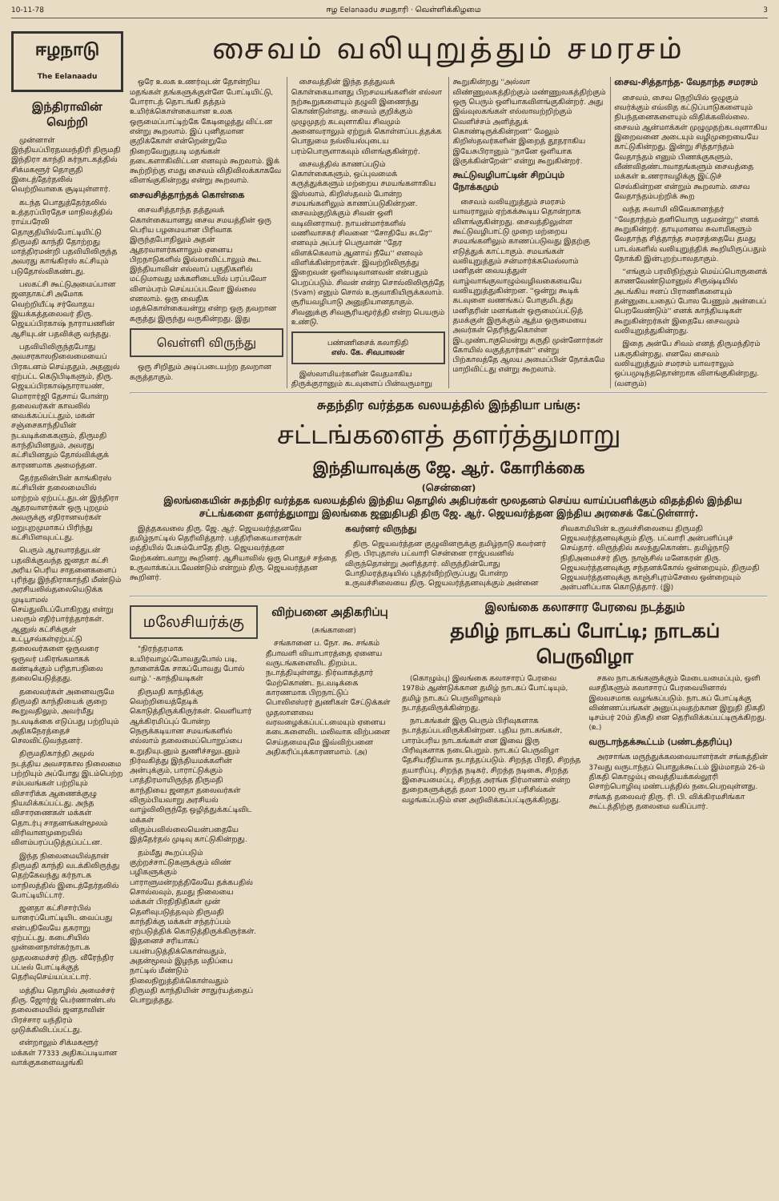10-11-78 ஈழ Eelanaadu சமதாரி · வெள்ளிக்கிழமை 3
ஈழநாடு
The Eelanaadu
இந்திராவின் வெற்றி
முன்னாள் இந்தியப்பிரதமமந்திரி திருமதி இந்திரா காந்தி கர்நாடகத்தில் சிக்மகளூர் தொகுதி இடைத்தேர்தலில் வெற்றிவாகை சூடியுள்ளார்.
கடந்த பொதுத்தேர்தலில் உத்தரப்பிரதேச மாநிலத்தில் ராய்பரேலி தொகுதியில்போட்டியிட்டு திருமதி காந்தி தோற்றது மாத்திரமன்றி பதவியிலிருந்த அவரது காங்கிரஸ் கட்சியும் படுதோல்விகண்டது.
பலகட்சி கூட்டுஅமைப்பான ஜனதாகட்சி அமோக வெற்றியீட்டி சர்வோதய இயக்கத்தலைவர் திரு. ஜெயப்பிரகாஷ் நாராயணின் ஆசியுடன் பதவிக்கு வந்தது.
பதவியிலிருந்தபோது அவசரகாலநிலைமையைப் பிரகடனம் செய்ததும், அதனுல் ஏற்பட்ட கெடுபிடிகளும், திரு. ஜெயப்பிரகாஷ்நாராயண், மொரார்ஜி தேசாய் போன்ற தலைவர்கள் காவலில் வைக்கப்பட்டதும், மகன் சஞ்சைகாந்தியின் நடவடிக்கைகளும், திருமதி காந்தியினதும், அவரது கட்சியினதும் தோல்விக்குக் காரணமாக அமைந்தன.
தேர்தலின்பின் காங்கிரஸ் கட்சியின் தலைமையில் மாற்றம் ஏற்பட்டதுடன் இந்திரா ஆதரவாளர்கள் ஒரு புறமும் அவருக்கு எதிரானவர்கள் மறுபுறமுமாகப் பிரிந்து கட்சிபிளவுபட்டது.
பெரும் ஆரவாரத்துடன் பதவிக்குவந்த ஜனதா கட்சி அரிய பெரிய சாதனைகளைப் புரிந்து இந்திராகாந்தி மீண்டும் அரசியலில்தலையெடுக்க முடியாமல் செய்துவிடப்போகிறது என்று பலரும் எதிர்பார்த்தார்கள். ஆனுல் கட்சிக்குள் உட்பூசல்கள்ஏற்பட்டு தலைவர்களை ஒருவரை ஒருவர் பகிரங்கமாகக் கண்டிக்கும் பரிதாபநிலை தலையெடுத்தது.
தலைவர்கள் அனைவருமே திருமதி காந்தியைக் குறை கூறுவதிலும், அவர்மீது நடவடிக்கை எடுப்பது பற்றியும் அதிகநேரத்தைச் செலவிட்டுவந்தனர்.
திருமதிகாந்தி அமுல் நடத்திய அவசரகால நிலைமை பற்றியும் அப்போது இடம்பெற்ற சம்பவங்கள் பற்றியும் விசாரிக்க ஆணைக்குழு நியமிக்கப்பட்டது. அந்த விசாரணைகள் மக்கள் தொடர்பு சாதனங்கள்மூலம் விரிவானமுறையில் விளம்பரப்படுத்தப்பட்டன.
இந்த நிலைமையில்தான் திருமதி காந்தி வடக்கிலிருந்து தெற்கேவந்து கர்நாடக மாநிலத்தில் இடைத்தேர்தலில் போட்டியிட்டார்.
ஜனதா கட்சிசார்பில் யாரைப்போட்டியிட வைப்பது என்பதிலேயே தகராறு ஏற்பட்டது. கடைசியில் முன்னைநாள்கர்நாடக முதலமைச்சர் திரு. வீரேந்திர பட்டீல் போட்டிக்குத் தெரிவுசெய்யப்பட்டார்.
மத்திய தொழில் அமைச்சர் திரு. ஜோர்ஜ் பெர்ணாண்டஸ் தலைமையில் ஜனதாவின் பிரச்சார யந்திரம் முடுக்கிவிடப்பட்டது.
என்றாலும் சிக்மகளூர் மக்கள் 77333 அதிகப்படியான வாக்குகளைவழங்கி
சைவம் வலியுறுத்தும் சமரசம்
ஒரே உலக உணர்வுடன் தோன்றிய மதங்கள் தங்களுக்குள்ளே போட்டியிட்டு, போராடத் தொடங்கி தத்தம் உயிர்க்கொள்கையான உலக ஒருமைப்பாட்டிற்கே கேடிழைத்து விட்டன என்று கூறலாம். இப் புனிதமான குறிக்கோள் என்றென்றுமே நிறைவேறுதபடி மதங்கள் தடைகளாகிவிட்டன எனவும் கூறலாம். இக் கூற்றிற்கு எமது சைவம் விதிவிலக்காகவே விளங்குகின்றது என்று கூறலாம்.
சைவசித்தாந்தக் கொள்கை
சைவசித்தாந்த தத்துவக் கொள்கையானது சைவ சமயத்தின் ஒரு பெரிய பழமையான பிரிவாக இருந்தபோதிலும் அதன் ஆதரவாளர்களாலும் ஏனைய பிறநாடுகளில் இல்லாவிட்டாலும் கூட இந்தியாவின் எல்லாப் பகுதிகளில் மட்டுமாவது மக்களிடையில் பரப்பவோ விளம்பரம் செய்யப்படவோ இல்லை எனலாம். ஒரு வைதிக மதக்கொள்கையன்று என்ற ஒரு தவறான கருத்து இருந்து வருகின்றது. இது
வெள்ளி விருந்து
ஒரு சிறிதும் அடிப்படையற்ற தவறான கருத்தாகும்.
சைவத்தின் இந்த தத்துவக் கொள்கையானது பிறசமயங்களின் எல்லா நற்கூறுகளையும் தழுவி இணைந்து கொண்டுள்ளது. சைவம் குறிக்கும் முழுமுதற் கடவுளாகிய சிவமும் அனைவராலும் ஏற்றுக் கொள்ளப்படத்தக்க பொதுமை நல்லியல்புடைய பரம்பொருளாகவும் விளங்குகின்றர்.
சைவத்தில் காணப்படும் கொள்கைகளும், ஒப்புவமைக் கருத்துக்களும் மற்றைய சமயங்களாகிய இஸ்லாம், கிறிஸ்தவம் போன்ற சமயங்களிலும் காணப்படுகின்றன. சைவம்குறிக்கும் சிவன் ஒளி வடிவினராவர். நாயன்மார்களில் மணிவாசகர் சிவனை ''சோதியே சுடரே'' எனவும் அப்பர் பெருமான் ''தேர விளக்கெலாம் ஆனாய் நீயே'' எனவும் விளிக்கின்றார்கள். இவற்றிலிருந்து இறைவன் ஒளிவடிவானவன் என்பதும் பெறப்படும். சிவன் என்ற சொல்லிலிருந்தே (Svam) எனும் சொல் உருவாகியிருக்கலாம். சூரியவழிபாடு அனுதியானதாகும். சிவனுக்கு சிவசூரியமூர்த்தி என்ற பெயரும் உண்டு.
பண்ணிசைக் கலாநிதி
எஸ். கே. சிவபாலன்
இஸ்லாமியர்களின் வேதமாகிய திருக்குரானும் கடவுளைப் பின்வருமாறு கூறுகின்றது ''அல்லா விண்ணுலகத்திற்கும் மண்ணுலகத்திற்கும் ஒரு பெரும் ஒளியாகவிளங்குகின்றர். அது இவ்வுலகங்கள் எல்லாவற்றிற்கும் வெளிச்சம் அளித்துக் கொண்டிருக்கின்றன'' மேலும் கிறிஸ்தவர்களின் இறைத் தூதராகிய இயேசுபிரானும் ''நானே ஒளியாக இருக்கின்றேன்'' என்று கூறுகின்றர்.
கூட்டுவழிபாட்டின் சிறப்பும் நோக்கமும்
சைவம் வலியுறுத்தும் சமரசம் யாவராலும் ஏற்கக்கூடிய தொன்றாக விளங்குகின்றது. சைவத்திலுள்ள கூட்டுவழிபாட்டு முறை மற்றைய சமயங்களிலும் காணப்படுவது இதற்கு எடுத்துக் காட்டாகும். சமயங்கள் வலியுறுத்தும் சன்மார்க்கமெல்லாம் மனிதன் வையத்துள் வாழ்வாங்குவாழும்வழிவகையையே வலியுறுத்துகின்றன. ''ஒன்று கூடிக் கடவுளை வணங்கப் போகுமிடத்து மனிதரின் மனங்கள் ஒருமைப்பட்டுத் தமக்குள் இருக்கும் ஆத்ம ஒருமையை அவர்கள் தெரிந்துகொள்ள இடமுண்டாகுமென்று கருதி முன்னோர்கள் கோயில் வகுத்தார்கள்'' என்று பிற்காலத்தே ஆலய அமைப்பின் நோக்கமே மாறிவிட்டது என்று கூறலாம்.
சைவ-சித்தாந்த- வேதாந்த சமரசம்
சைவம், சைவ நெறியில் ஒழுகும் எவர்க்கும் எவ்வித கட்டுப்பாடுகளையும் நிபந்தனைகளையும் விதிக்கவில்லை. சைவம் ஆன்மாக்கள் முழுமுதற்கடவுளாகிய இறைவனை அடையும் வழிமுறையையே காட்டுகின்றது. இன்று சித்தாந்தம் வேதாந்தம் எனும் பிணக்குகளும், வீண்விதண்டாவாதங்களும் சைவத்தை மக்கள் உணராவழிக்கு இட்டுச் செல்கின்றன என்றும் கூறலாம். சைவ வேதாந்தம்பற்றிக் கூற
வந்த சுவாமி விவேகானந்தர் ''வேதாந்தம் தனியொரு மதமன்று'' எனக் கூறுகின்றர். தாயுமானவ சுவாமிகளும் வேதாந்த சித்தாந்த சமரசத்தையே தமது பாடல்களில் வலியுறுத்திக் கூறியிருப்பதும் நோக்கி இன்புறற்பாலதாகும்.
''எங்கும் பரவிநிற்கும் மெய்ப்பொருளைக் காணவேண்டுமானுல் சிருஷ்டியில் அடங்கிய ஈனப் பிராணிகளையும் தன்னுடையதைப் போல பேணும் அன்பைப் பெறவேண்டும்'' எனக் காந்தியடிகள் கூறுகின்றர்கள் இதையே சைவமும் வலியுறுத்துகின்றது.
இதை அன்பே சிவம் எனத் திருமந்திரம் பகருகின்றது. எனவே சைவம் வலியுறுத்தும் சமரசம் யாவராலும் ஒப்பமுடிந்ததொன்றாக விளங்குகின்றது. (வளரும்)
சுதந்திர வர்த்தக வலயத்தில் இந்தியா பங்கு:
சட்டங்களைத் தளர்த்துமாறு
இந்தியாவுக்கு ஜே. ஆர். கோரிக்கை
(சென்னை)
இலங்கையின் சுதந்திர வர்த்தக வலயத்தில் இந்திய தொழில் அதிபர்கள் மூலதனம் செய்ய வாய்ப்பளிக்கும் விதத்தில் இந்திய சட்டங்களை தளர்த்துமாறு இலங்கை ஜனுதிபதி திரு ஜே. ஆர். ஜெயவர்த்தன இந்திய அரசைக் கேட்டுள்ளார்.
இத்தகவலை திரு. ஜே. ஆர். ஜெயவர்த்தனவே தமிழ்நாட்டில் தெரிவித்தார். பத்திரிகையாளர்கள் மத்தியில் பேசும்போதே திரு. ஜெயவர்த்தன மேற்கண்டவாறு கூறினர். ஆசியாவில் ஒரு பொதுச் சந்தை உருவாக்கப்படவேண்டும் என்றும் திரு. ஜெயவர்த்தன கூறினர்.
கவர்னர் விருந்து
திரு. ஜெயவர்த்தன குழுவினருக்கு தமிழ்நாடு கவர்னர் திரு. பிரபுதாஸ் பட்வாரி சென்னை ராஜ்பவனில் விருந்தொன்று அளித்தார். விருந்தின்போது போதிமரத்தடியில் புத்தர்வீற்றிருப்பது போன்ற உருவச்சிலையை திரு. ஜெயவர்த்தனவுக்கும் அன்னை சிவகாமியின் உருவச்சிலையை திருமதி ஜெயவர்த்தனவுக்கும் திரு. பட்வாரி அன்பளிப்புச் செய்தார். விருந்தில் கலந்துகொண்ட தமிழ்நாடு நிதிஅமைச்சர் திரு. நாஞ்சில் மனேகரன் திரு. ஜெயவர்த்தனவுக்கு சந்தனக்கோல் ஒன்றையும், திருமதி ஜெயவர்த்தனவுக்கு காஞ்சிபுரம்சேலை ஒன்றையும் அன்பளிப்பாக கொடுத்தார். (இ)
மலேசியர்க்கு
"நிரந்தரமாக உயிர்வாழப்போவதுபோல் படி, நாளைக்கே சாகப்போவது போல் வாழ்.' -காந்தியடிகள்
திருமதி காந்திக்கு வெற்றியைத்தேடிக் கொடுத்திருக்கிருர்கள். வெளியார் ஆக்கிரமிப்புப் போன்ற நெருக்கடியான சமயங்களில் எல்லாம் தலைமைப்பொறுப்பை உறுதியுடனும் துணிச்சலுடனும் நிர்வகித்து இந்தியமக்களின் அன்புக்கும், பாராட்டுக்கும் பாத்திரமாயிருந்த திருமதி காந்தியை ஜனதா தலைவர்கள் விரும்பியவாறு அரசியல் வாழ்விலிருந்தே ஒழித்துக்கட்டிவிட மக்கள் விரும்பவில்லையென்பதையே இத்தேர்தல் முடிவு காட்டுகின்றது.
தம்மீது கூறப்படும் குற்றச்சாட்டுகளுக்கும் விண் பழிகளுக்கும் பாராளுமன்றத்திலேயே தக்கபதில் சொல்லவும், தமது நிலையை மக்கள் பிரதிநிதிகள் முன் தெளிவுபடுத்தவும் திருமதி காந்திக்கு மக்கள் சந்தர்ப்பம் ஏற்படுத்திக் கொடுத்திருக்கிருர்கள். இதனைச் சரியாகப் பயன்படுத்திக்கொள்வதும், அதன்மூலம் இழந்த மதிப்பை நாட்டில் மீண்டும் நிலைநிறுத்திக்கொள்வதும் திருமதி காந்தியின் சாதுர்யத்தைப் பொறுத்தது.
விற்பனை அதிகரிப்பு
(சுங்கானை)
சங்கானை ப. நோ. கூ. சங்கம் தீபாவளி வியாபாரத்தை ஏனைய வருடங்களைவிட திறம்பட நடாத்தியுள்ளது. நிர்வாகத்தார் மேற்கொண்ட நடவடிக்கை காரணமாக பிறநாட்டுப் பொலிஎஸ்ரர் துணிகள் சேட்டுக்கள் முதலானவை வரவழைக்கப்பட்டமையும் ஏனைய கடைகளைவிட மலிவாக விற்பனை செய்தமையுமே இவ்விற்பனை அதிகரிப்புக்காரணமாம். (அ)
இலங்கை கலாசார பேரவை நடத்தும்
தமிழ் நாடகப் போட்டி; நாடகப் பெருவிழா
(கொழும்பு) இலங்கை கலாசாரப் பேரவை 1978ம் ஆண்டுக்கான தமிழ் நாடகப் போட்டியும், தமிழ் நாடகப் பெருவிழாவும் நடாத்தவிருக்கின்றது.
நாடகங்கள் இரு பெரும் பிரிவுகளாக நடாத்தப்படவிருக்கின்றன. புதிய நாடகங்கள், பாரம்பரிய நாடகங்கள் என இவை இரு பிரிவுகளாக நடைபெறும். நாடகப் பெருவிழா தேசியரீதியாக நடாத்தப்படும். சிறந்த பிரதி, சிறந்த தயாரிப்பு, சிறந்த நடிகர், சிறந்த நடிகை, சிறந்த இசையமைப்பு, சிறந்த அரங்க நிர்மாணம் என்ற துறைகளுக்குத் தலா 1000 ரூபா பரிசில்கள் வழங்கப்படும் என அறிவிக்கப்பட்டிருக்கிறது.
சகல நாடகங்களுக்கும் மேடையமைப்பும், ஒளி வசதிகளும் கலாசாரப் பேரவையினால் இலவசமாக வழங்கப்படும். நாடகப் போட்டிக்கு விண்ணப்பங்கள் அனுப்புவதற்கான இறுதி திகதி டிசம்பர் 20ம் திகதி என தெரிவிக்கப்பட்டிருக்கிறது. (உ)
வருடாந்தக்கூட்டம் (பண்டத்தரிப்பு)
அரசாங்க மருந்துக்கலவையாளர்கள் சங்கத்தின் 37வது வருடாந்தப் பொதுக்கூட்டம் இம்மாதம் 26-ம் திகதி கொழும்பு வைத்தியக்கல்லூரி சொற்பொழிவு மண்டபத்தில் நடைபெறவுள்ளது. சங்கத் தலைவர் திரு. ரி. பி. விக்கிரமசிங்கா கூட்டத்திற்கு தலைமை வகிப்பார்.